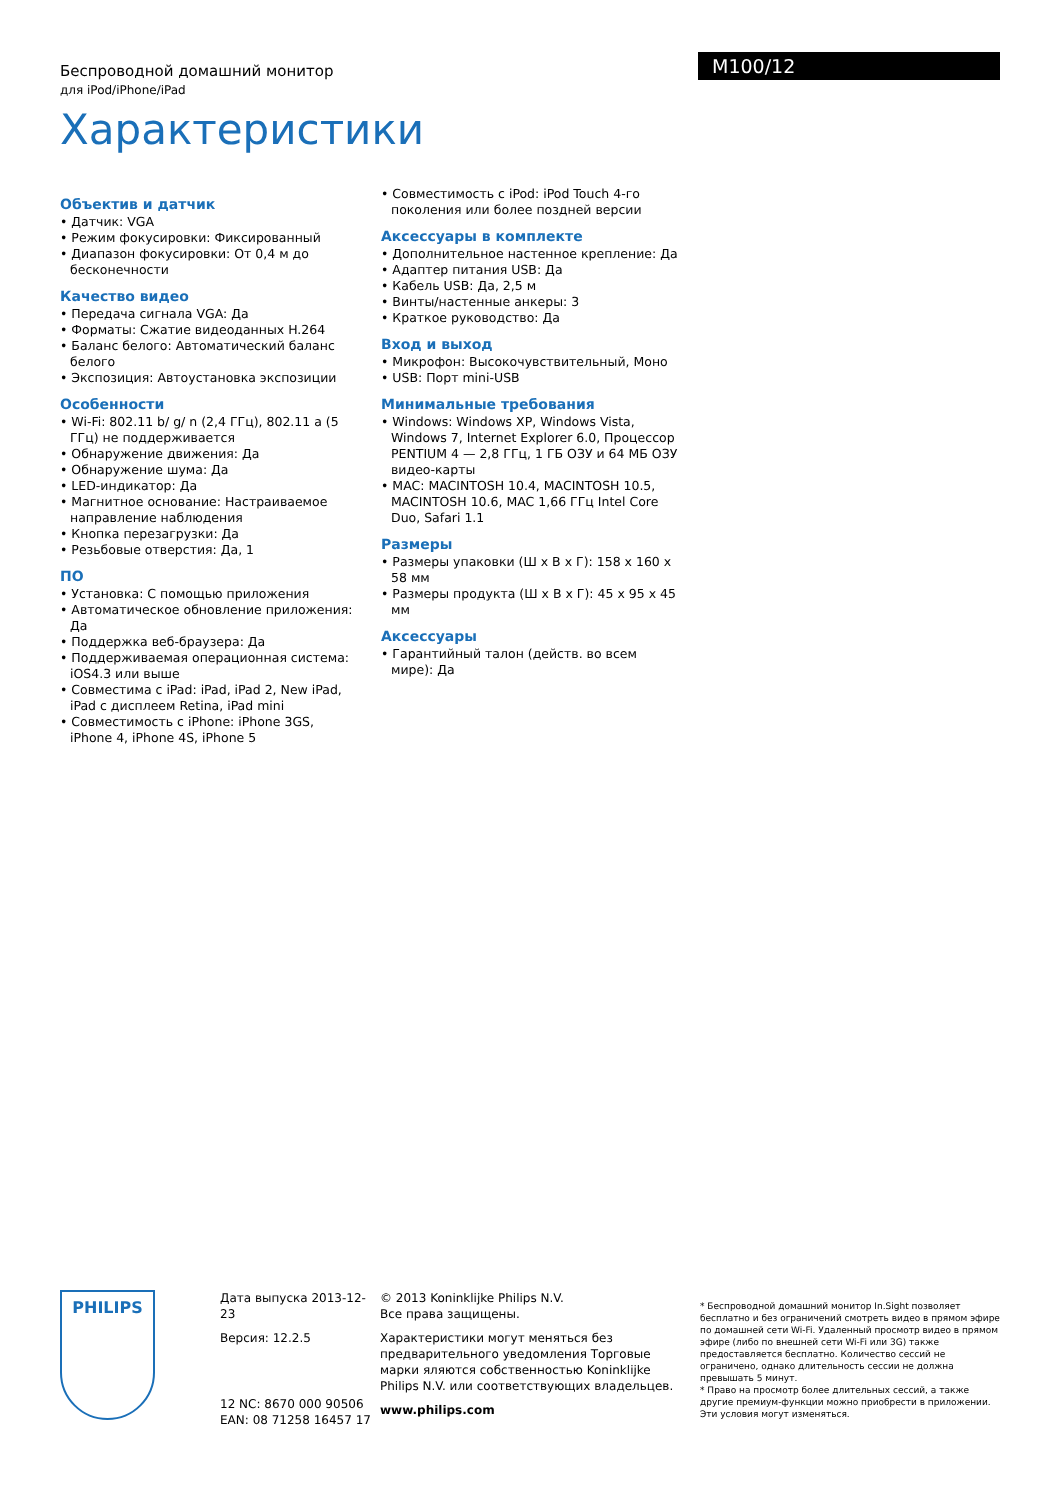Беспроводной домашний монитор
для iPod/iPhone/iPad
M100/12
Характеристики
Объектив и датчик
• Датчик: VGA
• Режим фокусировки: Фиксированный
• Диапазон фокусировки: От 0,4 м до бесконечности
Качество видео
• Передача сигнала VGA: Да
• Форматы: Сжатие видеоданных H.264
• Баланс белого: Автоматический баланс белого
• Экспозиция: Автоустановка экспозиции
Особенности
• Wi-Fi: 802.11 b/ g/ n (2,4 ГГц), 802.11 a (5 ГГц) не поддерживается
• Обнаружение движения: Да
• Обнаружение шума: Да
• LED-индикатор: Да
• Магнитное основание: Настраиваемое направление наблюдения
• Кнопка перезагрузки: Да
• Резьбовые отверстия: Да, 1
ПО
• Установка: С помощью приложения
• Автоматическое обновление приложения: Да
• Поддержка веб-браузера: Да
• Поддерживаемая операционная система: iOS4.3 или выше
• Совместима с iPad: iPad, iPad 2, New iPad, iPad с дисплеем Retina, iPad mini
• Совместимость с iPhone: iPhone 3GS, iPhone 4, iPhone 4S, iPhone 5
• Совместимость с iPod: iPod Touch 4-го поколения или более поздней версии
Аксессуары в комплекте
• Дополнительное настенное крепление: Да
• Адаптер питания USB: Да
• Кабель USB: Да, 2,5 м
• Винты/настенные анкеры: 3
• Краткое руководство: Да
Вход и выход
• Микрофон: Высокочувствительный, Моно
• USB: Порт mini-USB
Минимальные требования
• Windows: Windows XP, Windows Vista, Windows 7, Internet Explorer 6.0, Процессор PENTIUM 4 — 2,8 ГГц, 1 ГБ ОЗУ и 64 МБ ОЗУ видео-карты
• MAC: MACINTOSH 10.4, MACINTOSH 10.5, MACINTOSH 10.6, MAC 1,66 ГГц Intel Core Duo, Safari 1.1
Размеры
• Размеры упаковки (Ш x В x Г): 158 x 160 x 58 мм
• Размеры продукта (Ш x В x Г): 45 x 95 x 45 мм
Аксессуары
• Гарантийный талон (действ. во всем мире): Да
PHILIPS
Дата выпуска 2013-12-23
Версия: 12.2.5
12 NC: 8670 000 90506
EAN: 08 71258 16457 17
© 2013 Koninklijke Philips N.V.
Все права защищены.
Характеристики могут меняться без предварительного уведомления Торговые марки яляются собственностью Koninklijke Philips N.V. или соответствующих владельцев.
www.philips.com
* Беспроводной домашний монитор In.Sight позволяет бесплатно и без ограничений смотреть видео в прямом эфире по домашней сети Wi-Fi. Удаленный просмотр видео в прямом эфире (либо по внешней сети Wi-Fi или 3G) также предоставляется бесплатно. Количество сессий не ограничено, однако длительность сессии не должна превышать 5 минут.
* Право на просмотр более длительных сессий, а также другие премиум-функции можно приобрести в приложении. Эти условия могут изменяться.